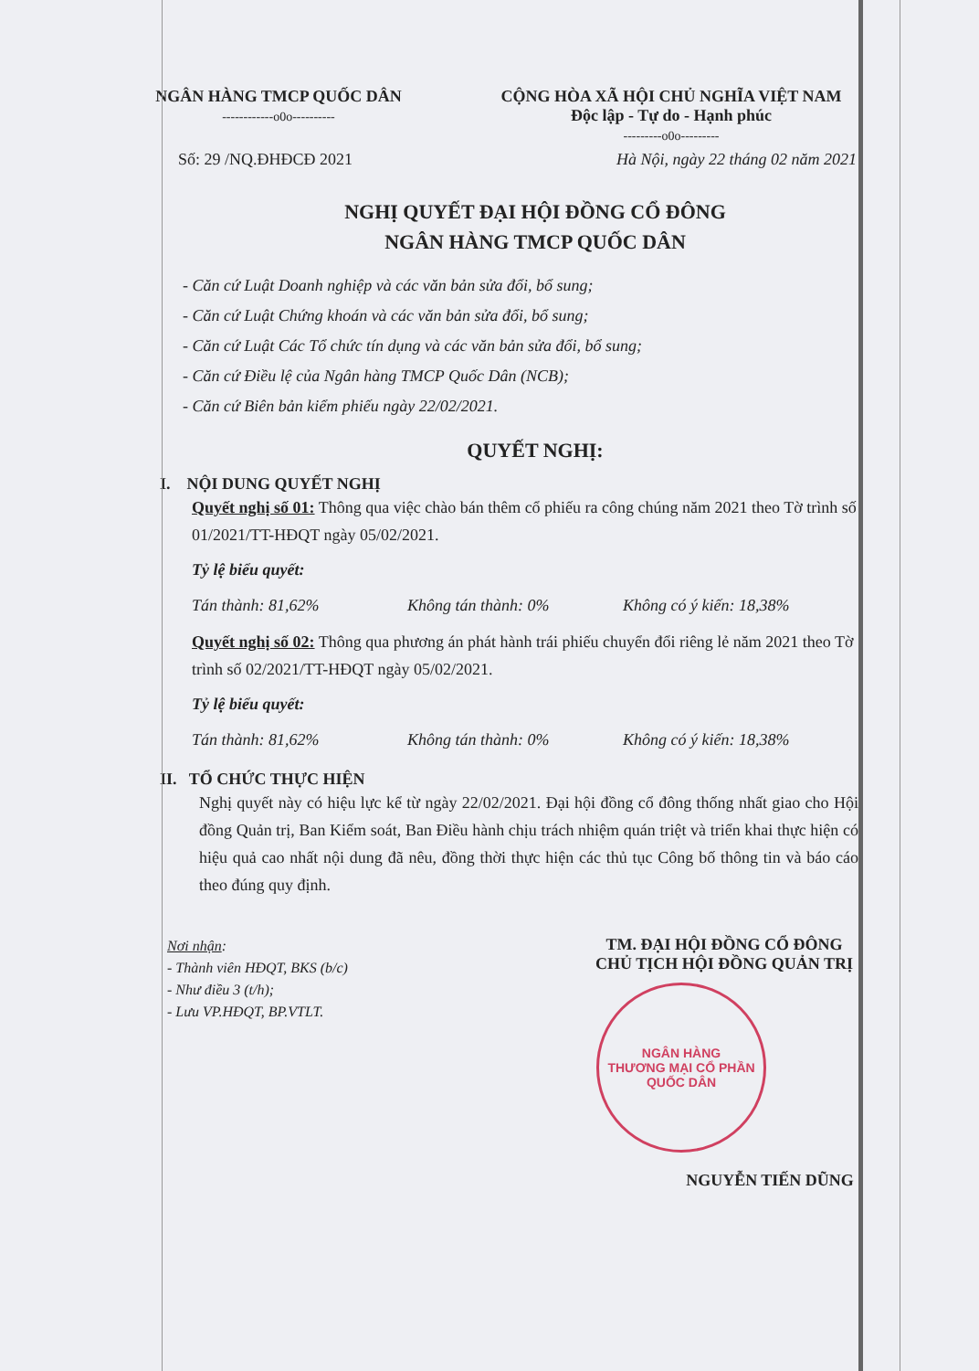NGÂN HÀNG TMCP QUỐC DÂN
------------o0o----------
CỘNG HÒA XÃ HỘI CHỦ NGHĨA VIỆT NAM
Độc lập - Tự do - Hạnh phúc
---------o0o---------
Số: 29 /NQ.ĐHĐCĐ 2021 Hà Nội, ngày 22 tháng 02 năm 2021
NGHỊ QUYẾT ĐẠI HỘI ĐỒNG CỔ ĐÔNG
NGÂN HÀNG TMCP QUỐC DÂN
- Căn cứ Luật Doanh nghiệp và các văn bản sửa đổi, bổ sung;
- Căn cứ Luật Chứng khoán và các văn bản sửa đổi, bổ sung;
- Căn cứ Luật Các Tổ chức tín dụng và các văn bản sửa đổi, bổ sung;
- Căn cứ Điều lệ của Ngân hàng TMCP Quốc Dân (NCB);
- Căn cứ Biên bản kiểm phiếu ngày 22/02/2021.
QUYẾT NGHỊ:
I. NỘI DUNG QUYẾT NGHỊ
Quyết nghị số 01: Thông qua việc chào bán thêm cổ phiếu ra công chúng năm 2021 theo Tờ trình số 01/2021/TT-HĐQT ngày 05/02/2021.
Tỷ lệ biểu quyết:
Tán thành: 81,62% Không tán thành: 0% Không có ý kiến: 18,38%
Quyết nghị số 02: Thông qua phương án phát hành trái phiếu chuyển đổi riêng lẻ năm 2021 theo Tờ trình số 02/2021/TT-HĐQT ngày 05/02/2021.
Tỷ lệ biểu quyết:
Tán thành: 81,62% Không tán thành: 0% Không có ý kiến: 18,38%
II. TỔ CHỨC THỰC HIỆN
Nghị quyết này có hiệu lực kể từ ngày 22/02/2021. Đại hội đồng cổ đông thống nhất giao cho Hội đồng Quản trị, Ban Kiểm soát, Ban Điều hành chịu trách nhiệm quán triệt và triển khai thực hiện có hiệu quả cao nhất nội dung đã nêu, đồng thời thực hiện các thủ tục Công bố thông tin và báo cáo theo đúng quy định.
Nơi nhận:
- Thành viên HĐQT, BKS (b/c)
- Như điều 3 (t/h);
- Lưu VP.HĐQT, BP.VTLT.
TM. ĐẠI HỘI ĐỒNG CỔ ĐÔNG
CHỦ TỊCH HỘI ĐỒNG QUẢN TRỊ
NGÂN HÀNG
THƯƠNG MẠI CỔ PHẦN
QUỐC DÂN
NGUYỄN TIẾN DŨNG